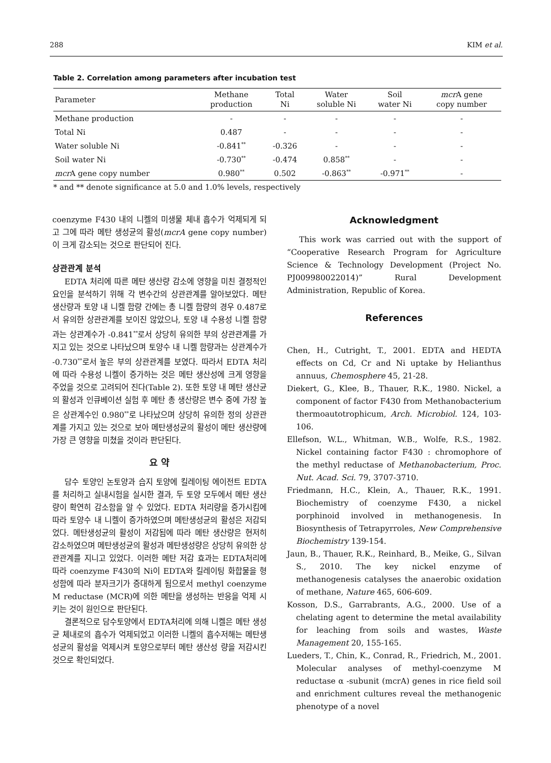288 KIM et al.
Table 2. Correlation among parameters after incubation test
| Parameter | Methane production | Total Ni | Water soluble Ni | Soil water Ni | mcr A gene copy number |
| --- | --- | --- | --- | --- | --- |
| Methane production | - | - | - | - | - |
| Total Ni | 0.487 | - | - | - | - |
| Water soluble Ni | -0.841<sup>**</sup> | -0.326 | - | - | - |
| Soil water Ni | -0.730<sup>**</sup> | -0.474 | 0.858<sup>**</sup> | - | - |
| mcr A gene copy number | 0.980<sup>**</sup> | 0.502 | -0.863<sup>**</sup> | -0.971<sup>**</sup> | - |
* and ** denote significance at 5.0 and 1.0% levels, respectively
coenzyme F430 내의 니켈의 미생물 체내 흡수가 억제되게 되고 그에 따라 메탄 생성균의 활성(mcrA gene copy number)이 크게 감소되는 것으로 판단되어 진다.
상관관계 분석
EDTA 처리에 따른 메탄 생산량 감소에 영향을 미친 결정적인 요인을 분석하기 위해 각 변수간의 상관관계를 알아보았다. 메탄 생산량과 토양 내 니켈 함량 간에는 총 니켈 함량의 경우 0.487로서 유의한 상관관계를 보이진 않았으나, 토양 내 수용성 니켈 함량과는 상관계수가 -0.841<sup>**</sup>로서 상당히 유의한 부의 상관관계를 가지고 있는 것으로 나타났으며 토양수 내 니켈 함량과는 상관계수가 -0.730<sup>**</sup>로서 높은 부의 상관관계를 보였다. 따라서 EDTA 처리에 따라 수용성 니켈이 증가하는 것은 메탄 생산성에 크게 영향을 주었을 것으로 고려되어 진다(Table 2). 또한 토양 내 메탄 생산균의 활성과 인큐베이션 실험 후 메탄 총 생산량은 변수 중에 가장 높은 상관계수인 0.980<sup>**</sup>로 나타났으며 상당히 유의한 정의 상관관계를 가지고 있는 것으로 보아 메탄생성균의 활성이 메탄 생산량에 가장 큰 영향을 미쳤을 것이라 판단된다.
요 약
담수 토양인 논토양과 습지 토양에 킬레이팅 에이전트 EDTA를 처리하고 실내시험을 실시한 결과, 두 토양 모두에서 메탄 생산량이 확연히 감소함을 알 수 있었다. EDTA 처리량을 증가시킴에 따라 토양수 내 니켈이 증가하였으며 메탄생성균의 활성은 저감되었다. 메탄생성균의 활성이 저감됨에 따라 메탄 생산량은 현저히 감소하였으며 메탄생성균의 활성과 메탄생성량은 상당히 유의한 상관관계를 지니고 있었다. 이러한 메탄 저감 효과는 EDTA처리에 따라 coenzyme F430의 Ni이 EDTA와 킬레이팅 화합물을 형성함에 따라 분자크기가 증대하게 됨으로서 methyl coenzyme M reductase (MCR)에 의한 메탄을 생성하는 반응을 억제 시키는 것이 원인으로 판단된다.
결론적으로 담수토양에서 EDTA처리에 의해 니켈은 메탄 생성균 체내로의 흡수가 억제되었고 이러한 니켈의 흡수저해는 메탄생성균의 활성을 억제시켜 토양으로부터 메탄 생산성 량을 저감시킨 것으로 확인되었다.
Acknowledgment
This work was carried out with the support of “Cooperative Research Program for Agriculture Science & Technology Development (Project No. PJ009980022014)” Rural Development Administration, Republic of Korea.
References
Chen, H., Cutright, T., 2001. EDTA and HEDTA effects on Cd, Cr and Ni uptake by Helianthus annuus, Chemosphere 45, 21-28.
Diekert, G., Klee, B., Thauer, R.K., 1980. Nickel, a component of factor F430 from Methanobacterium thermoautotrophicum, Arch. Microbiol. 124, 103-106.
Ellefson, W.L., Whitman, W.B., Wolfe, R.S., 1982. Nickel containing factor F430 : chromophore of the methyl reductase of Methanobacterium, Proc. Nut. Acad. Sci. 79, 3707-3710.
Friedmann, H.C., Klein, A., Thauer, R.K., 1991. Biochemistry of coenzyme F430, a nickel porphinoid involved in methanogenesis. In Biosynthesis of Tetrapyrroles, New Comprehensive Biochemistry 139-154.
Jaun, B., Thauer, R.K., Reinhard, B., Meike, G., Silvan S., 2010. The key nickel enzyme of methanogenesis catalyses the anaerobic oxidation of methane, Nature 465, 606-609.
Kosson, D.S., Garrabrants, A.G., 2000. Use of a chelating agent to determine the metal availability for leaching from soils and wastes, Waste Management 20, 155-165.
Lueders, T., Chin, K., Conrad, R., Friedrich, M., 2001. Molecular analyses of methyl-coenzyme M reductase α -subunit (mcrA) genes in rice field soil and enrichment cultures reveal the methanogenic phenotype of a novel